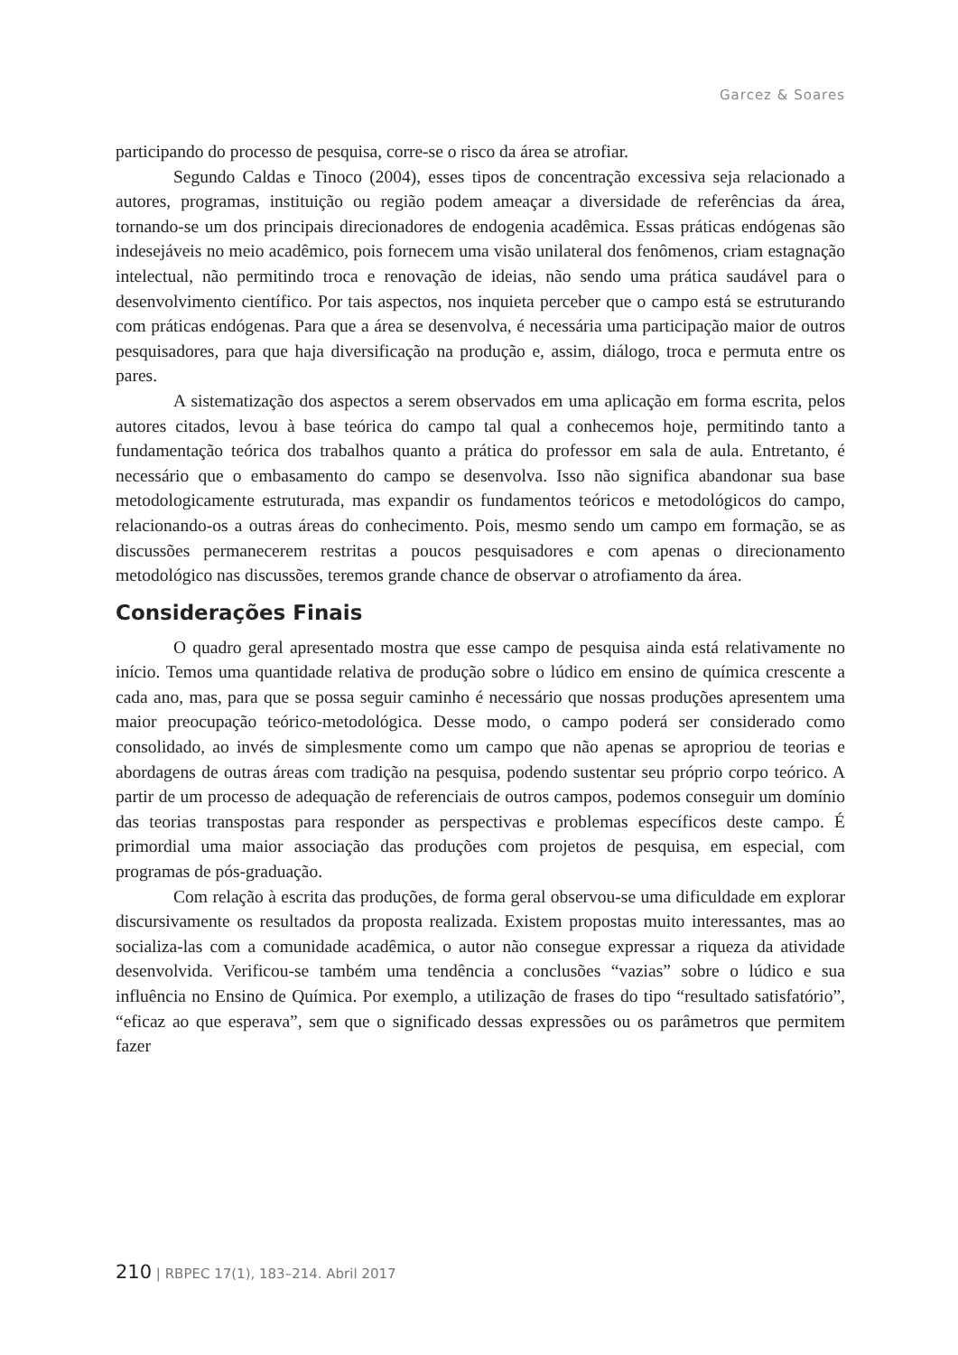Garcez & Soares
participando do processo de pesquisa, corre-se o risco da área se atrofiar.
Segundo Caldas e Tinoco (2004), esses tipos de concentração excessiva seja relacionado a autores, programas, instituição ou região podem ameaçar a diversidade de referências da área, tornando-se um dos principais direcionadores de endogenia acadêmica. Essas práticas endógenas são indesejáveis no meio acadêmico, pois fornecem uma visão unilateral dos fenômenos, criam estagnação intelectual, não permitindo troca e renovação de ideias, não sendo uma prática saudável para o desenvolvimento científico. Por tais aspectos, nos inquieta perceber que o campo está se estruturando com práticas endógenas. Para que a área se desenvolva, é necessária uma participação maior de outros pesquisadores, para que haja diversificação na produção e, assim, diálogo, troca e permuta entre os pares.
A sistematização dos aspectos a serem observados em uma aplicação em forma escrita, pelos autores citados, levou à base teórica do campo tal qual a conhecemos hoje, permitindo tanto a fundamentação teórica dos trabalhos quanto a prática do professor em sala de aula. Entretanto, é necessário que o embasamento do campo se desenvolva. Isso não significa abandonar sua base metodologicamente estruturada, mas expandir os fundamentos teóricos e metodológicos do campo, relacionando-os a outras áreas do conhecimento. Pois, mesmo sendo um campo em formação, se as discussões permanecerem restritas a poucos pesquisadores e com apenas o direcionamento metodológico nas discussões, teremos grande chance de observar o atrofiamento da área.
Considerações Finais
O quadro geral apresentado mostra que esse campo de pesquisa ainda está relativamente no início. Temos uma quantidade relativa de produção sobre o lúdico em ensino de química crescente a cada ano, mas, para que se possa seguir caminho é necessário que nossas produções apresentem uma maior preocupação teórico-metodológica. Desse modo, o campo poderá ser considerado como consolidado, ao invés de simplesmente como um campo que não apenas se apropriou de teorias e abordagens de outras áreas com tradição na pesquisa, podendo sustentar seu próprio corpo teórico. A partir de um processo de adequação de referenciais de outros campos, podemos conseguir um domínio das teorias transpostas para responder as perspectivas e problemas específicos deste campo. É primordial uma maior associação das produções com projetos de pesquisa, em especial, com programas de pós-graduação.
Com relação à escrita das produções, de forma geral observou-se uma dificuldade em explorar discursivamente os resultados da proposta realizada. Existem propostas muito interessantes, mas ao socializa-las com a comunidade acadêmica, o autor não consegue expressar a riqueza da atividade desenvolvida. Verificou-se também uma tendência a conclusões “vazias” sobre o lúdico e sua influência no Ensino de Química. Por exemplo, a utilização de frases do tipo “resultado satisfatório”, “eficaz ao que esperava”, sem que o significado dessas expressões ou os parâmetros que permitem fazer
210 | RBPEC 17(1), 183–214. Abril 2017